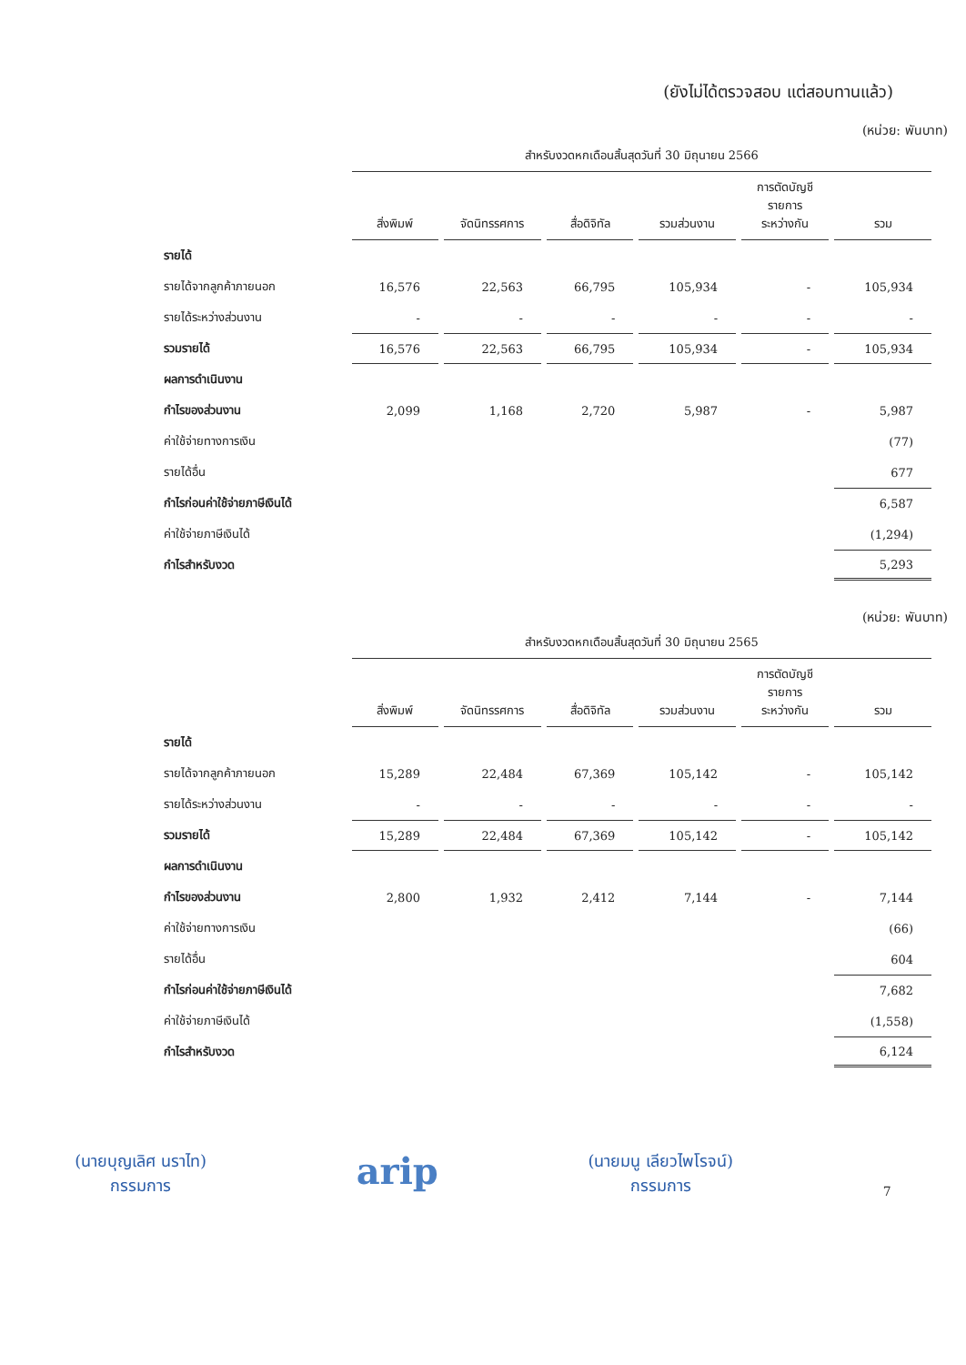(ยังไม่ได้ตรวจสอบ แต่สอบทานแล้ว)
(หน่วย: พันบาท)
| | สำหรับงวดหกเดือนสิ้นสุดวันที่ 30 มิถุนายน 2566 | | | | | |
| | สิ่งพิมพ์ | จัดนิทรรศการ | สื่อดิจิทัล | รวมส่วนงาน | การตัดบัญชี รายการ ระหว่างกัน | รวม |
| รายได้ | | | | | | |
| รายได้จากลูกค้าภายนอก | 16,576 | 22,563 | 66,795 | 105,934 | - | 105,934 |
| รายได้ระหว่างส่วนงาน | - | - | - | - | - | - |
| รวมรายได้ | 16,576 | 22,563 | 66,795 | 105,934 | - | 105,934 |
| ผลการดำเนินงาน | | | | | | |
| กำไรของส่วนงาน | 2,099 | 1,168 | 2,720 | 5,987 | - | 5,987 |
| ค่าใช้จ่ายทางการเงิน | | | | | | (77) |
| รายได้อื่น | | | | | | 677 |
| กำไรก่อนค่าใช้จ่ายภาษีเงินได้ | | | | | | 6,587 |
| ค่าใช้จ่ายภาษีเงินได้ | | | | | | (1,294) |
| กำไรสำหรับงวด | | | | | | 5,293 |
(หน่วย: พันบาท)
| | สำหรับงวดหกเดือนสิ้นสุดวันที่ 30 มิถุนายน 2565 | | | | | |
| | สิ่งพิมพ์ | จัดนิทรรศการ | สื่อดิจิทัล | รวมส่วนงาน | การตัดบัญชี รายการ ระหว่างกัน | รวม |
| รายได้ | | | | | | |
| รายได้จากลูกค้าภายนอก | 15,289 | 22,484 | 67,369 | 105,142 | - | 105,142 |
| รายได้ระหว่างส่วนงาน | - | - | - | - | - | - |
| รวมรายได้ | 15,289 | 22,484 | 67,369 | 105,142 | - | 105,142 |
| ผลการดำเนินงาน | | | | | | |
| กำไรของส่วนงาน | 2,800 | 1,932 | 2,412 | 7,144 | - | 7,144 |
| ค่าใช้จ่ายทางการเงิน | | | | | | (66) |
| รายได้อื่น | | | | | | 604 |
| กำไรก่อนค่าใช้จ่ายภาษีเงินได้ | | | | | | 7,682 |
| ค่าใช้จ่ายภาษีเงินได้ | | | | | | (1,558) |
| กำไรสำหรับงวด | | | | | | 6,124 |
(นายบุญเลิศ นราไท)
กรรมการ
arip
(นายมนู เลียวไพโรจน์)
กรรมการ
7